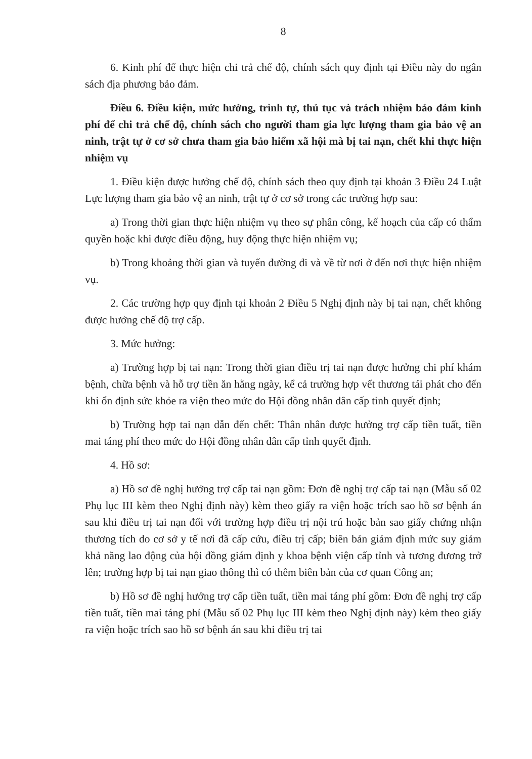8
6. Kinh phí để thực hiện chi trả chế độ, chính sách quy định tại Điều này do ngân sách địa phương bảo đảm.
Điều 6. Điều kiện, mức hưởng, trình tự, thủ tục và trách nhiệm bảo đảm kinh phí để chi trả chế độ, chính sách cho người tham gia lực lượng tham gia bảo vệ an ninh, trật tự ở cơ sở chưa tham gia bảo hiểm xã hội mà bị tai nạn, chết khi thực hiện nhiệm vụ
1. Điều kiện được hưởng chế độ, chính sách theo quy định tại khoản 3 Điều 24 Luật Lực lượng tham gia bảo vệ an ninh, trật tự ở cơ sở trong các trường hợp sau:
a) Trong thời gian thực hiện nhiệm vụ theo sự phân công, kế hoạch của cấp có thẩm quyền hoặc khi được điều động, huy động thực hiện nhiệm vụ;
b) Trong khoảng thời gian và tuyến đường đi và về từ nơi ở đến nơi thực hiện nhiệm vụ.
2. Các trường hợp quy định tại khoản 2 Điều 5 Nghị định này bị tai nạn, chết không được hưởng chế độ trợ cấp.
3. Mức hưởng:
a) Trường hợp bị tai nạn: Trong thời gian điều trị tai nạn được hưởng chi phí khám bệnh, chữa bệnh và hỗ trợ tiền ăn hằng ngày, kể cả trường hợp vết thương tái phát cho đến khi ổn định sức khỏe ra viện theo mức do Hội đồng nhân dân cấp tỉnh quyết định;
b) Trường hợp tai nạn dẫn đến chết: Thân nhân được hưởng trợ cấp tiền tuất, tiền mai táng phí theo mức do Hội đồng nhân dân cấp tỉnh quyết định.
4. Hồ sơ:
a) Hồ sơ đề nghị hưởng trợ cấp tai nạn gồm: Đơn đề nghị trợ cấp tai nạn (Mẫu số 02 Phụ lục III kèm theo Nghị định này) kèm theo giấy ra viện hoặc trích sao hồ sơ bệnh án sau khi điều trị tai nạn đối với trường hợp điều trị nội trú hoặc bản sao giấy chứng nhận thương tích do cơ sở y tế nơi đã cấp cứu, điều trị cấp; biên bản giám định mức suy giảm khả năng lao động của hội đồng giám định y khoa bệnh viện cấp tỉnh và tương đương trở lên; trường hợp bị tai nạn giao thông thì có thêm biên bản của cơ quan Công an;
b) Hồ sơ đề nghị hưởng trợ cấp tiền tuất, tiền mai táng phí gồm: Đơn đề nghị trợ cấp tiền tuất, tiền mai táng phí (Mẫu số 02 Phụ lục III kèm theo Nghị định này) kèm theo giấy ra viện hoặc trích sao hồ sơ bệnh án sau khi điều trị tai